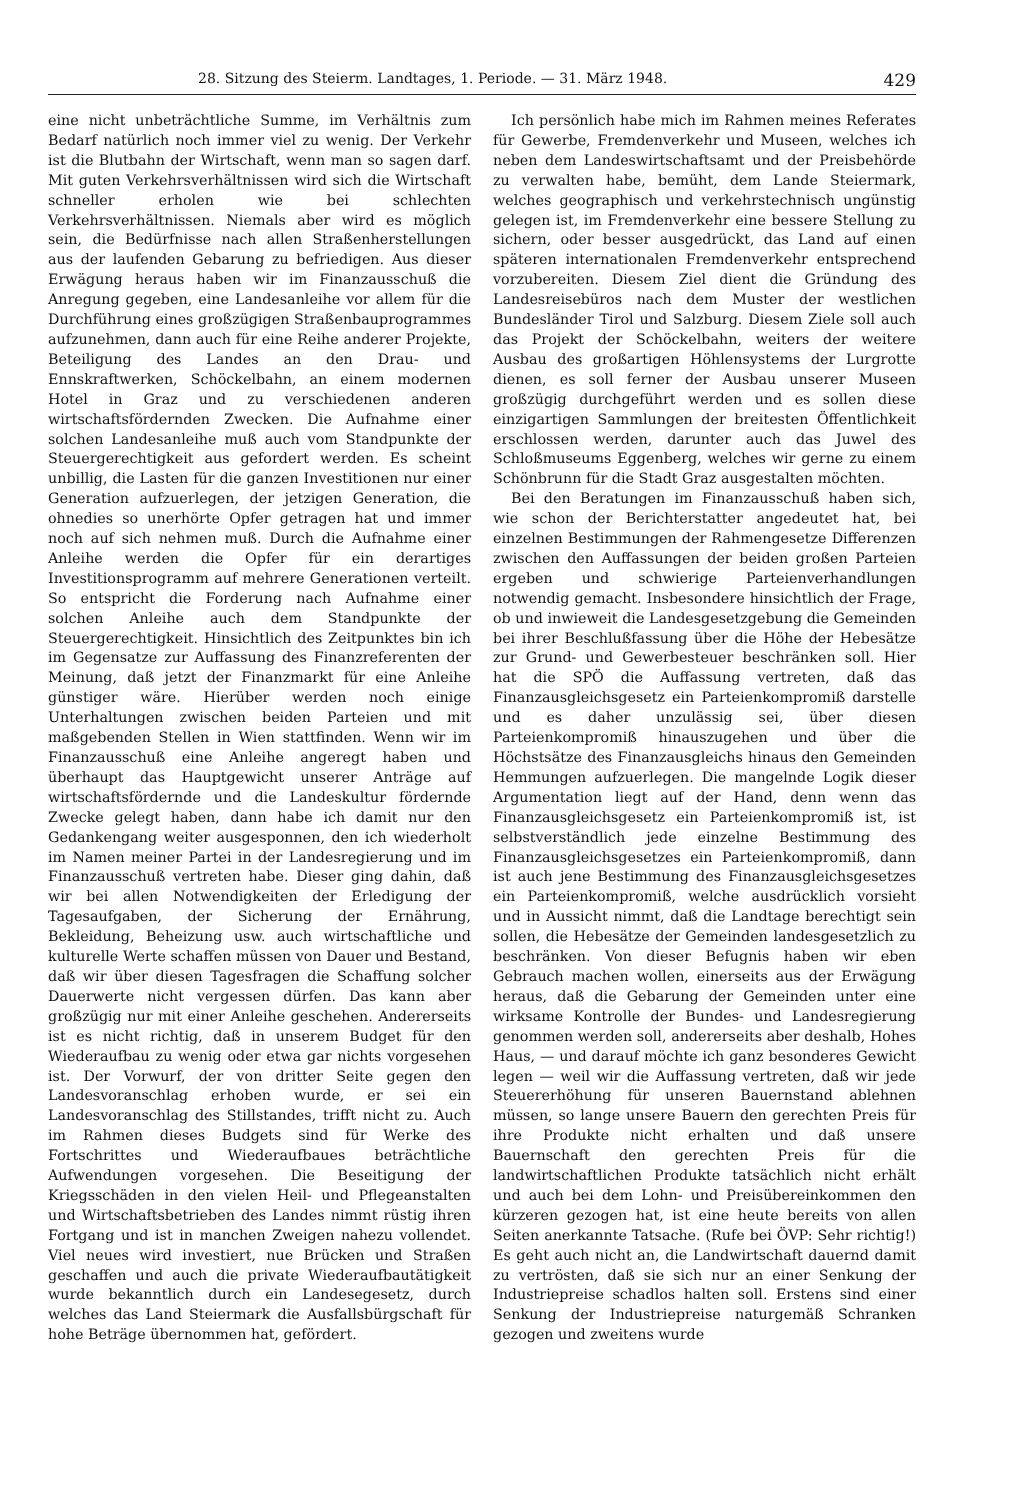28. Sitzung des Steierm. Landtages, 1. Periode. — 31. März 1948. 429
eine nicht unbeträchtliche Summe, im Verhältnis zum Bedarf natürlich noch immer viel zu wenig. Der Verkehr ist die Blutbahn der Wirtschaft, wenn man so sagen darf. Mit guten Verkehrsverhältnissen wird sich die Wirtschaft schneller erholen wie bei schlechten Verkehrsverhältnissen. Niemals aber wird es möglich sein, die Bedürfnisse nach allen Straßenherstellungen aus der laufenden Gebarung zu befriedigen. Aus dieser Erwägung heraus haben wir im Finanzausschuß die Anregung gegeben, eine Landesanleihe vor allem für die Durchführung eines großzügigen Straßenbauprogrammes aufzunehmen, dann auch für eine Reihe anderer Projekte, Beteiligung des Landes an den Drau- und Ennskraftwerken, Schöckelbahn, an einem modernen Hotel in Graz und zu verschiedenen anderen wirtschaftsfördernden Zwecken. Die Aufnahme einer solchen Landesanleihe muß auch vom Standpunkte der Steuergerechtigkeit aus gefordert werden. Es scheint unbillig, die Lasten für die ganzen Investitionen nur einer Generation aufzuerlegen, der jetzigen Generation, die ohnedies so unerhörte Opfer getragen hat und immer noch auf sich nehmen muß. Durch die Aufnahme einer Anleihe werden die Opfer für ein derartiges Investitionsprogramm auf mehrere Generationen verteilt. So entspricht die Forderung nach Aufnahme einer solchen Anleihe auch dem Standpunkte der Steuergerechtigkeit. Hinsichtlich des Zeitpunktes bin ich im Gegensatze zur Auffassung des Finanzreferenten der Meinung, daß jetzt der Finanzmarkt für eine Anleihe günstiger wäre. Hierüber werden noch einige Unterhaltungen zwischen beiden Parteien und mit maßgebenden Stellen in Wien stattfinden. Wenn wir im Finanzausschuß eine Anleihe angeregt haben und überhaupt das Hauptgewicht unserer Anträge auf wirtschaftsfördernde und die Landeskultur fördernde Zwecke gelegt haben, dann habe ich damit nur den Gedankengang weiter ausgesponnen, den ich wiederholt im Namen meiner Partei in der Landesregierung und im Finanzausschuß vertreten habe. Dieser ging dahin, daß wir bei allen Notwendigkeiten der Erledigung der Tagesaufgaben, der Sicherung der Ernährung, Bekleidung, Beheizung usw. auch wirtschaftliche und kulturelle Werte schaffen müssen von Dauer und Bestand, daß wir über diesen Tagesfragen die Schaffung solcher Dauerwerte nicht vergessen dürfen. Das kann aber großzügig nur mit einer Anleihe geschehen. Andererseits ist es nicht richtig, daß in unserem Budget für den Wiederaufbau zu wenig oder etwa gar nichts vorgesehen ist. Der Vorwurf, der von dritter Seite gegen den Landesvoranschlag erhoben wurde, er sei ein Landesvoranschlag des Stillstandes, trifft nicht zu. Auch im Rahmen dieses Budgets sind für Werke des Fortschrittes und Wiederaufbaues beträchtliche Aufwendungen vorgesehen. Die Beseitigung der Kriegsschäden in den vielen Heil- und Pflegeanstalten und Wirtschaftsbetrieben des Landes nimmt rüstig ihren Fortgang und ist in manchen Zweigen nahezu vollendet. Viel neues wird investiert, nue Brücken und Straßen geschaffen und auch die private Wiederaufbautätigkeit wurde bekanntlich durch ein Landesegesetz, durch welches das Land Steiermark die Ausfallsbürgschaft für hohe Beträge übernommen hat, gefördert.
Ich persönlich habe mich im Rahmen meines Referates für Gewerbe, Fremdenverkehr und Museen, welches ich neben dem Landeswirtschaftsamt und der Preisbehörde zu verwalten habe, bemüht, dem Lande Steiermark, welches geographisch und verkehrstechnisch ungünstig gelegen ist, im Fremdenverkehr eine bessere Stellung zu sichern, oder besser ausgedrückt, das Land auf einen späteren internationalen Fremdenverkehr entsprechend vorzubereiten. Diesem Ziel dient die Gründung des Landesreisebüros nach dem Muster der westlichen Bundesländer Tirol und Salzburg. Diesem Ziele soll auch das Projekt der Schöckelbahn, weiters der weitere Ausbau des großartigen Höhlensystems der Lurgrotte dienen, es soll ferner der Ausbau unserer Museen großzügig durchgeführt werden und es sollen diese einzigartigen Sammlungen der breitesten Öffentlichkeit erschlossen werden, darunter auch das Juwel des Schloßmuseums Eggenberg, welches wir gerne zu einem Schönbrunn für die Stadt Graz ausgestalten möchten.
Bei den Beratungen im Finanzausschuß haben sich, wie schon der Berichterstatter angedeutet hat, bei einzelnen Bestimmungen der Rahmengesetze Differenzen zwischen den Auffassungen der beiden großen Parteien ergeben und schwierige Parteienverhandlungen notwendig gemacht. Insbesondere hinsichtlich der Frage, ob und inwieweit die Landesgesetzgebung die Gemeinden bei ihrer Beschlußfassung über die Höhe der Hebesätze zur Grund- und Gewerbesteuer beschränken soll. Hier hat die SPÖ die Auffassung vertreten, daß das Finanzausgleichsgesetz ein Parteienkompromiß darstelle und es daher unzulässig sei, über diesen Parteienkompromiß hinauszugehen und über die Höchstsätze des Finanzausgleichs hinaus den Gemeinden Hemmungen aufzuerlegen. Die mangelnde Logik dieser Argumentation liegt auf der Hand, denn wenn das Finanzausgleichsgesetz ein Parteienkompromiß ist, ist selbstverständlich jede einzelne Bestimmung des Finanzausgleichsgesetzes ein Parteienkompromiß, dann ist auch jene Bestimmung des Finanzausgleichsgesetzes ein Parteienkompromiß, welche ausdrücklich vorsieht und in Aussicht nimmt, daß die Landtage berechtigt sein sollen, die Hebesätze der Gemeinden landesgesetzlich zu beschränken. Von dieser Befugnis haben wir eben Gebrauch machen wollen, einerseits aus der Erwägung heraus, daß die Gebarung der Gemeinden unter eine wirksame Kontrolle der Bundes- und Landesregierung genommen werden soll, andererseits aber deshalb, Hohes Haus, — und darauf möchte ich ganz besonderes Gewicht legen — weil wir die Auffassung vertreten, daß wir jede Steuererhöhung für unseren Bauernstand ablehnen müssen, so lange unsere Bauern den gerechten Preis für ihre Produkte nicht erhalten und daß unsere Bauernschaft den gerechten Preis für die landwirtschaftlichen Produkte tatsächlich nicht erhält und auch bei dem Lohn- und Preisübereinkommen den kürzeren gezogen hat, ist eine heute bereits von allen Seiten anerkannte Tatsache. (Rufe bei ÖVP: Sehr richtig!) Es geht auch nicht an, die Landwirtschaft dauernd damit zu vertrösten, daß sie sich nur an einer Senkung der Industriepreise schadlos halten soll. Erstens sind einer Senkung der Industriepreise naturgemäß Schranken gezogen und zweitens wurde